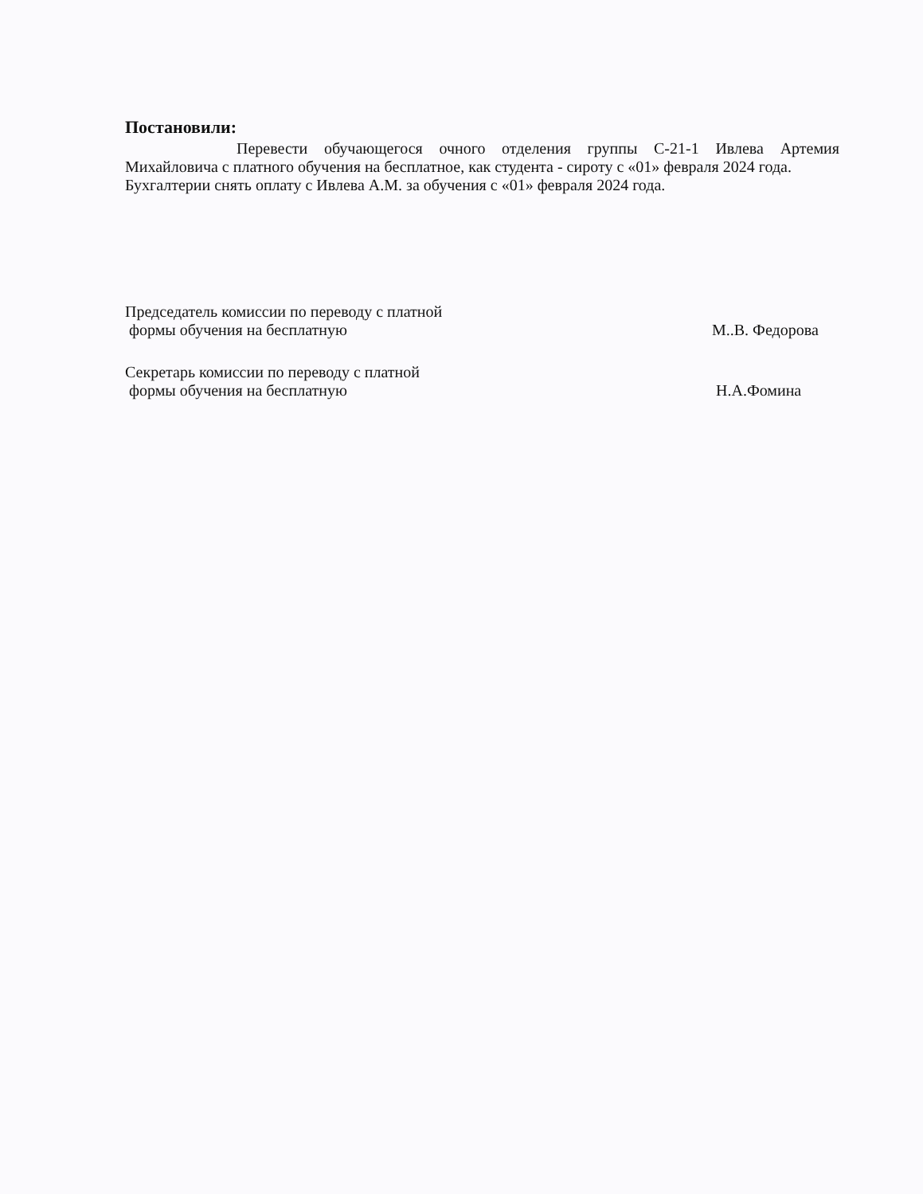Постановили:
Перевести обучающегося очного отделения группы С-21-1 Ивлева Артемия Михайловича с платного обучения на бесплатное, как студента - сироту с «01» февраля 2024 года.
Бухгалтерии снять оплату с Ивлева А.М. за обучения с «01» февраля 2024 года.
Председатель комиссии по переводу с платной
формы обучения на бесплатную
М..В. Федорова
Секретарь комиссии по переводу с платной
формы обучения на бесплатную
Н.А.Фомина